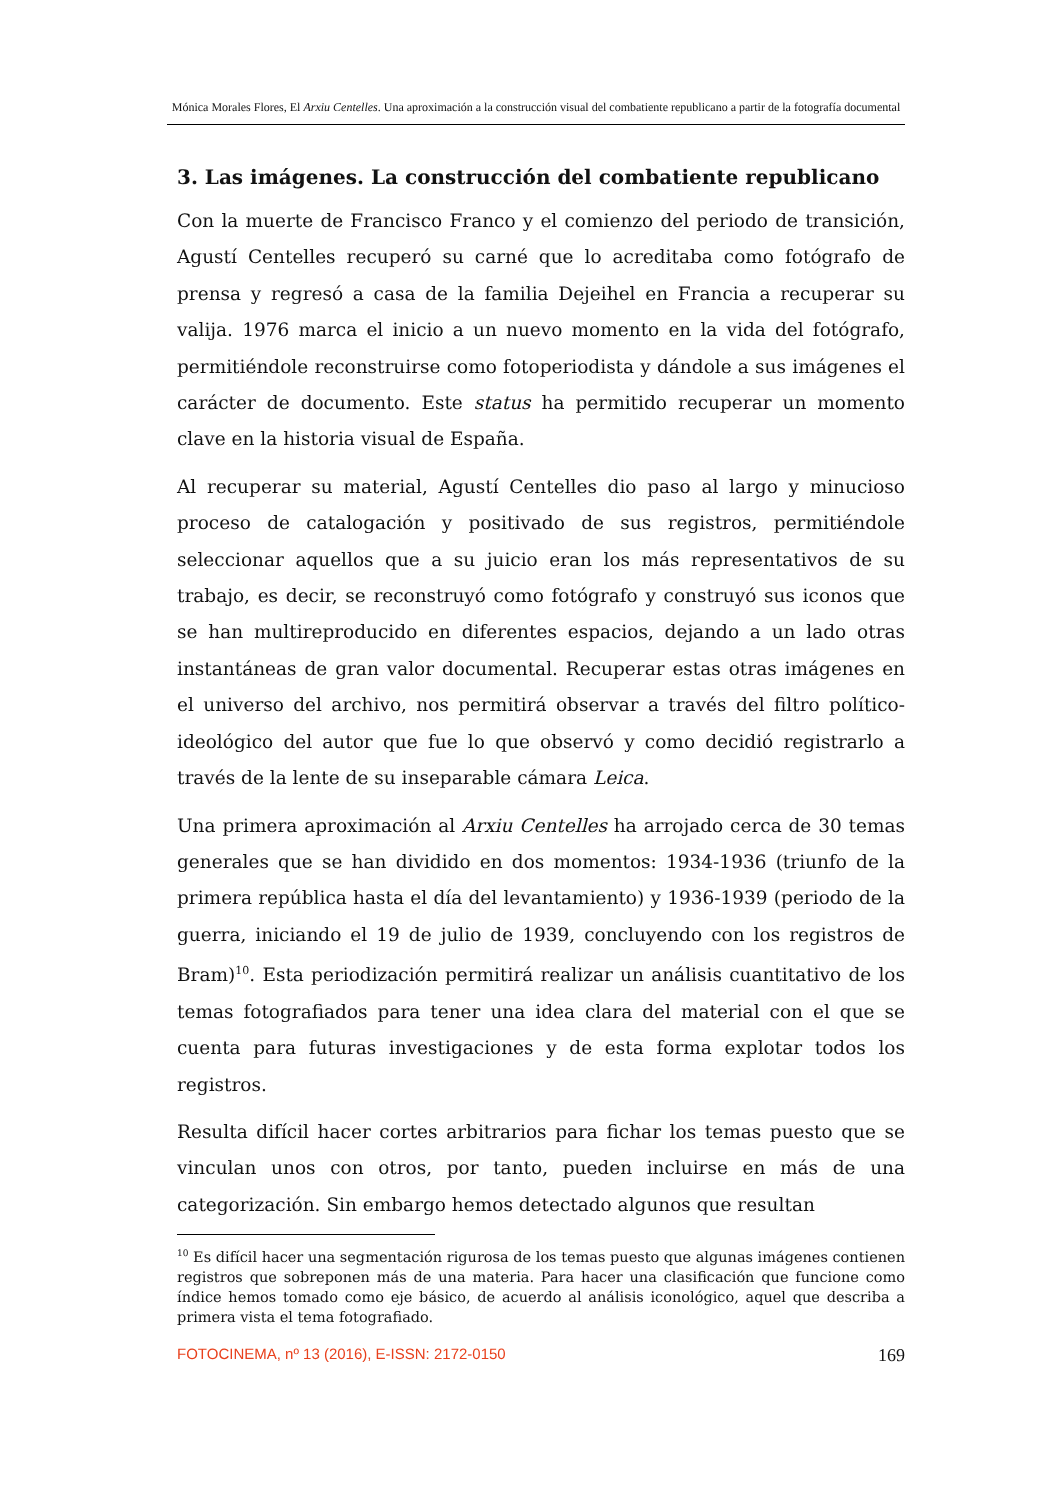Mónica Morales Flores, El Arxiu Centelles. Una aproximación a la construcción visual del combatiente republicano a partir de la fotografía documental
3. Las imágenes. La construcción del combatiente republicano
Con la muerte de Francisco Franco y el comienzo del periodo de transición, Agustí Centelles recuperó su carné que lo acreditaba como fotógrafo de prensa y regresó a casa de la familia Dejeihel en Francia a recuperar su valija. 1976 marca el inicio a un nuevo momento en la vida del fotógrafo, permitiéndole reconstruirse como fotoperiodista y dándole a sus imágenes el carácter de documento. Este status ha permitido recuperar un momento clave en la historia visual de España.
Al recuperar su material, Agustí Centelles dio paso al largo y minucioso proceso de catalogación y positivado de sus registros, permitiéndole seleccionar aquellos que a su juicio eran los más representativos de su trabajo, es decir, se reconstruyó como fotógrafo y construyó sus iconos que se han multireproducido en diferentes espacios, dejando a un lado otras instantáneas de gran valor documental. Recuperar estas otras imágenes en el universo del archivo, nos permitirá observar a través del filtro político-ideológico del autor que fue lo que observó y como decidió registrarlo a través de la lente de su inseparable cámara Leica.
Una primera aproximación al Arxiu Centelles ha arrojado cerca de 30 temas generales que se han dividido en dos momentos: 1934-1936 (triunfo de la primera república hasta el día del levantamiento) y 1936-1939 (periodo de la guerra, iniciando el 19 de julio de 1939, concluyendo con los registros de Bram)<sup>10</sup>. Esta periodización permitirá realizar un análisis cuantitativo de los temas fotografiados para tener una idea clara del material con el que se cuenta para futuras investigaciones y de esta forma explotar todos los registros.
Resulta difícil hacer cortes arbitrarios para fichar los temas puesto que se vinculan unos con otros, por tanto, pueden incluirse en más de una categorización. Sin embargo hemos detectado algunos que resultan
<sup>10</sup> Es difícil hacer una segmentación rigurosa de los temas puesto que algunas imágenes contienen registros que sobreponen más de una materia. Para hacer una clasificación que funcione como índice hemos tomado como eje básico, de acuerdo al análisis iconológico, aquel que describa a primera vista el tema fotografiado.
FOTOCINEMA, nº 13 (2016), E-ISSN: 2172-0150 169